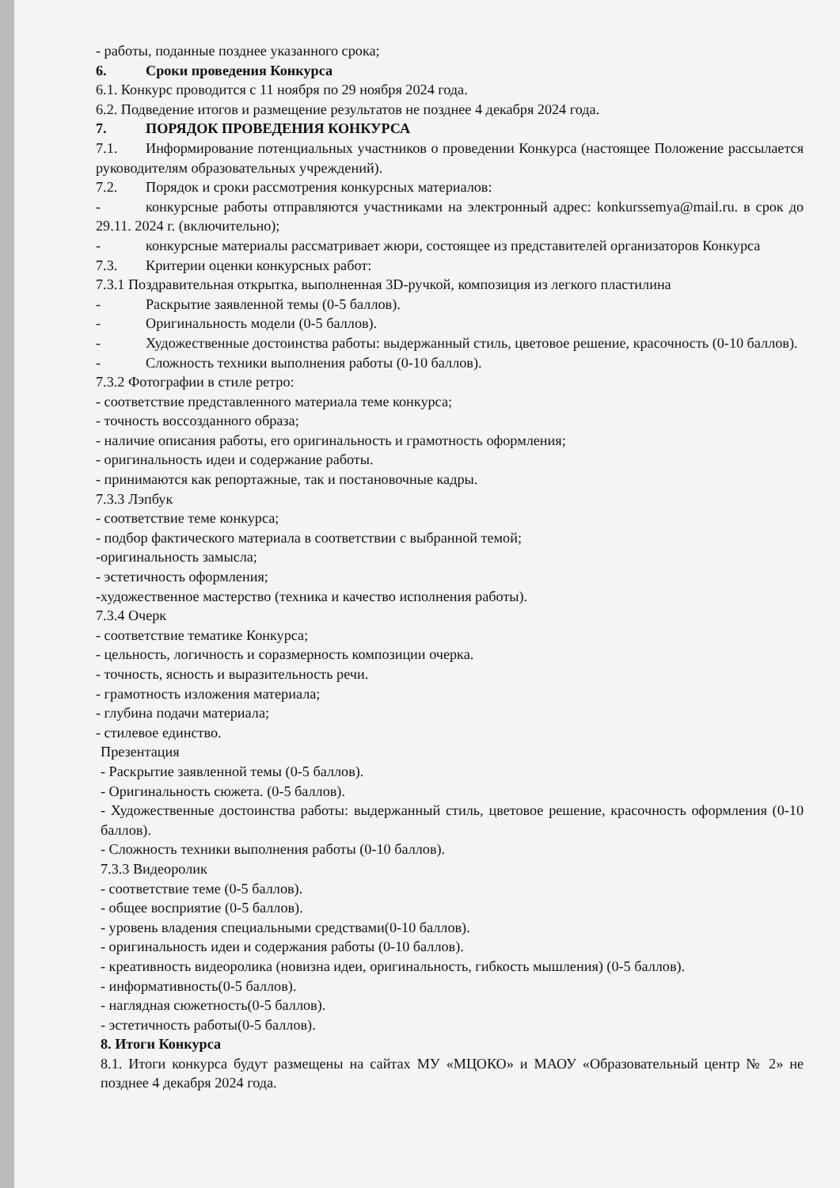- работы, поданные позднее указанного срока;
6. Сроки проведения Конкурса
6.1. Конкурс проводится с 11 ноября по 29 ноября 2024 года.
6.2. Подведение итогов и размещение результатов не позднее 4 декабря 2024 года.
7. ПОРЯДОК ПРОВЕДЕНИЯ КОНКУРСА
7.1. Информирование потенциальных участников о проведении Конкурса (настоящее Положение рассылается руководителям образовательных учреждений).
7.2. Порядок и сроки рассмотрения конкурсных материалов:
- конкурсные работы отправляются участниками на электронный адрес: konkurssemya@mail.ru. в срок до 29.11. 2024 г. (включительно);
- конкурсные материалы рассматривает жюри, состоящее из представителей организаторов Конкурса
7.3. Критерии оценки конкурсных работ:
7.3.1 Поздравительная открытка, выполненная 3D-ручкой, композиция из легкого пластилина
- Раскрытие заявленной темы (0-5 баллов).
- Оригинальность модели (0-5 баллов).
- Художественные достоинства работы: выдержанный стиль, цветовое решение, красочность (0-10 баллов).
- Сложность техники выполнения работы (0-10 баллов).
7.3.2 Фотографии в стиле ретро:
- соответствие представленного материала теме конкурса;
- точность воссозданного образа;
- наличие описания работы, его оригинальность и грамотность оформления;
- оригинальность идеи и содержание работы.
- принимаются как репортажные, так и постановочные кадры.
7.3.3 Лэпбук
- соответствие теме конкурса;
- подбор фактического материала в соответствии с выбранной темой;
-оригинальность замысла;
- эстетичность оформления;
-художественное мастерство (техника и качество исполнения работы).
7.3.4 Очерк
- соответствие тематике Конкурса;
- цельность, логичность и соразмерность композиции очерка.
- точность, ясность и выразительность речи.
- грамотность изложения материала;
- глубина подачи материала;
- стилевое единство.
Презентация
- Раскрытие заявленной темы (0-5 баллов).
- Оригинальность сюжета. (0-5 баллов).
- Художественные достоинства работы: выдержанный стиль, цветовое решение, красочность оформления (0-10 баллов).
- Сложность техники выполнения работы (0-10 баллов).
7.3.3 Видеоролик
- соответствие теме (0-5 баллов).
- общее восприятие (0-5 баллов).
- уровень владения специальными средствами(0-10 баллов).
- оригинальность идеи и содержания работы (0-10 баллов).
- креативность видеоролика (новизна идеи, оригинальность, гибкость мышления) (0-5 баллов).
- информативность(0-5 баллов).
- наглядная сюжетность(0-5 баллов).
- эстетичность работы(0-5 баллов).
8. Итоги Конкурса
8.1. Итоги конкурса будут размещены на сайтах МУ «МЦОКО» и МАОУ «Образовательный центр № 2» не позднее 4 декабря 2024 года.